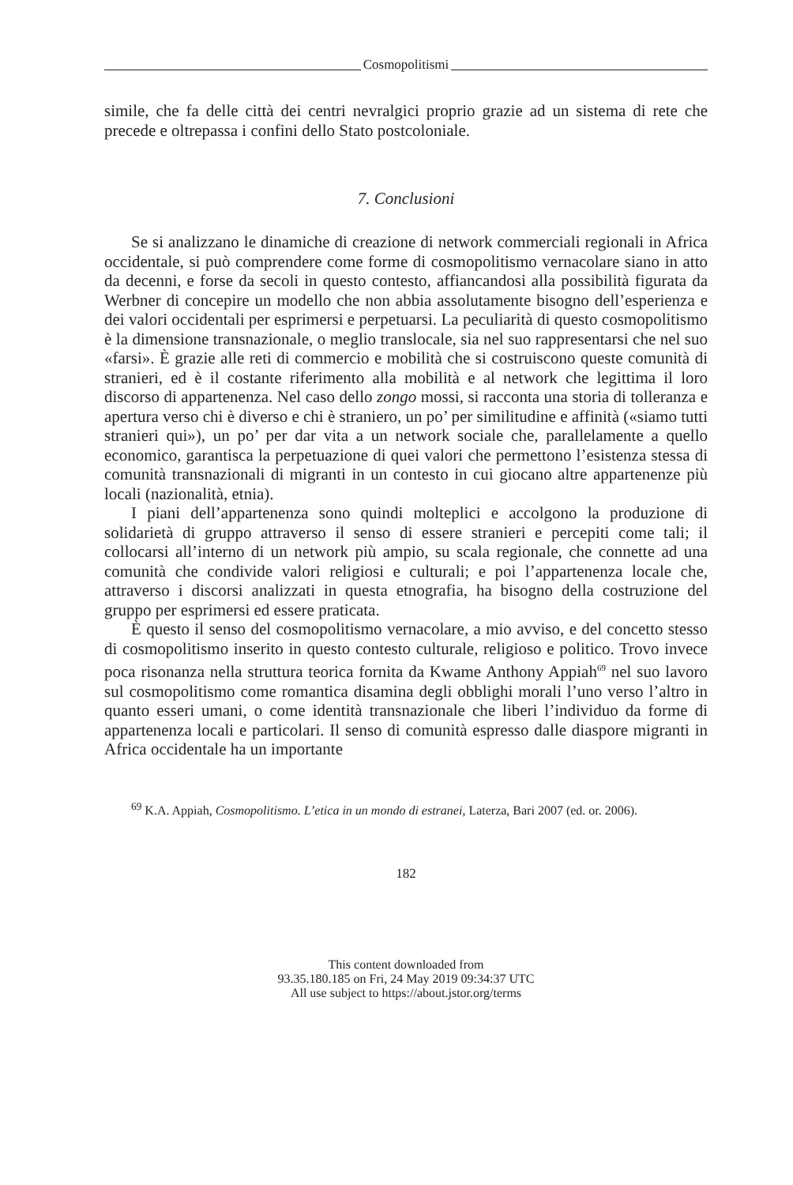Cosmopolitismi
simile, che fa delle città dei centri nevralgici proprio grazie ad un sistema di rete che precede e oltrepassa i confini dello Stato postcoloniale.
7. Conclusioni
Se si analizzano le dinamiche di creazione di network commerciali regionali in Africa occidentale, si può comprendere come forme di cosmopolitismo vernacolare siano in atto da decenni, e forse da secoli in questo contesto, affiancandosi alla possibilità figurata da Werbner di concepire un modello che non abbia assolutamente bisogno dell’esperienza e dei valori occidentali per esprimersi e perpetuarsi. La peculiarità di questo cosmopolitismo è la dimensione transnazionale, o meglio translocale, sia nel suo rappresentarsi che nel suo «farsi». È grazie alle reti di commercio e mobilità che si costruiscono queste comunità di stranieri, ed è il costante riferimento alla mobilità e al network che legittima il loro discorso di appartenenza. Nel caso dello zongo mossi, si racconta una storia di tolleranza e apertura verso chi è diverso e chi è straniero, un po’ per similitudine e affinità («siamo tutti stranieri qui»), un po’ per dar vita a un network sociale che, parallelamente a quello economico, garantisca la perpetuazione di quei valori che permettono l’esistenza stessa di comunità transnazionali di migranti in un contesto in cui giocano altre appartenenze più locali (nazionalità, etnia).
I piani dell’appartenenza sono quindi molteplici e accolgono la produzione di solidarietà di gruppo attraverso il senso di essere stranieri e percepiti come tali; il collocarsi all’interno di un network più ampio, su scala regionale, che connette ad una comunità che condivide valori religiosi e culturali; e poi l’appartenenza locale che, attraverso i discorsi analizzati in questa etnografia, ha bisogno della costruzione del gruppo per esprimersi ed essere praticata.
È questo il senso del cosmopolitismo vernacolare, a mio avviso, e del concetto stesso di cosmopolitismo inserito in questo contesto culturale, religioso e politico. Trovo invece poca risonanza nella struttura teorica fornita da Kwame Anthony Appiah<sup>69</sup> nel suo lavoro sul cosmopolitismo come romantica disamina degli obblighi morali l’uno verso l’altro in quanto esseri umani, o come identità transnazionale che liberi l’individuo da forme di appartenenza locali e particolari. Il senso di comunità espresso dalle diaspore migranti in Africa occidentale ha un importante
<sup>69</sup> K.A. Appiah, Cosmopolitismo. L’etica in un mondo di estranei, Laterza, Bari 2007 (ed. or. 2006).
182
This content downloaded from
93.35.180.185 on Fri, 24 May 2019 09:34:37 UTC
All use subject to https://about.jstor.org/terms